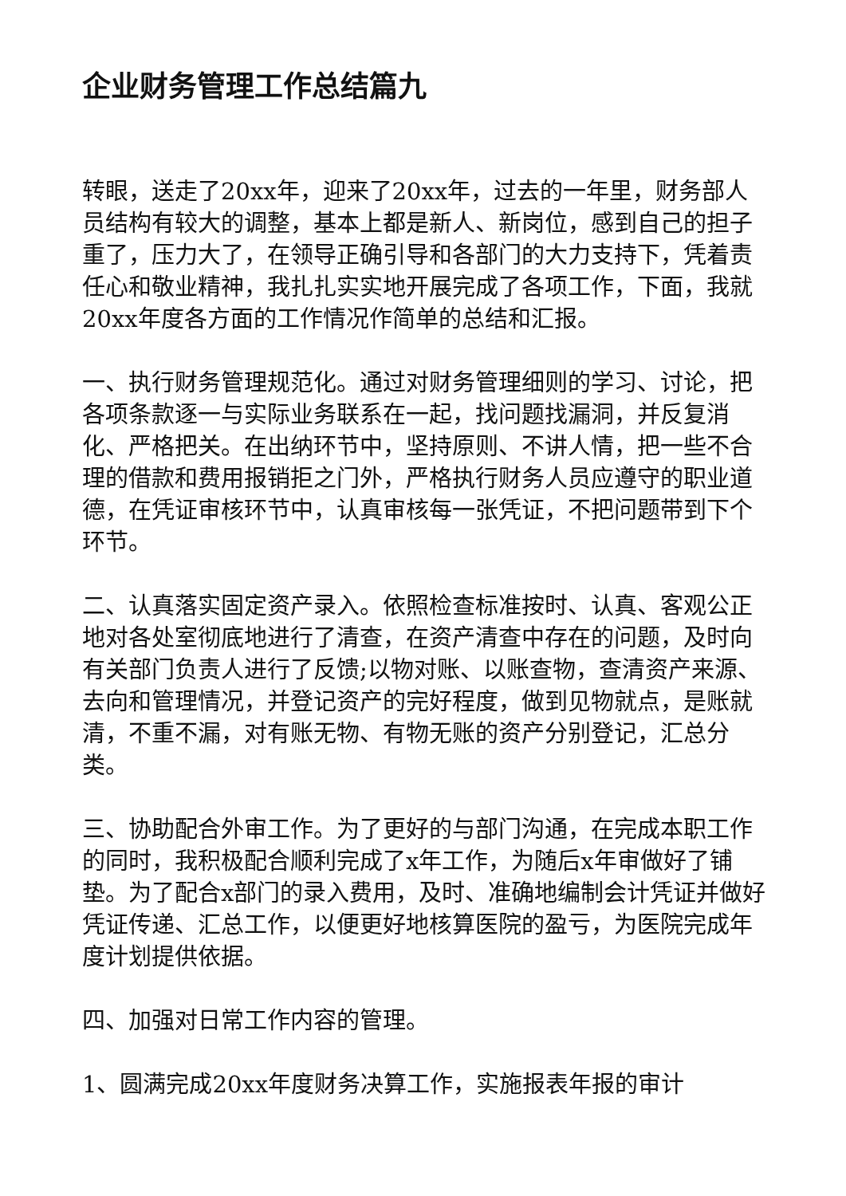企业财务管理工作总结篇九
转眼，送走了20xx年，迎来了20xx年，过去的一年里，财务部人员结构有较大的调整，基本上都是新人、新岗位，感到自己的担子重了，压力大了，在领导正确引导和各部门的大力支持下，凭着责任心和敬业精神，我扎扎实实地开展完成了各项工作，下面，我就20xx年度各方面的工作情况作简单的总结和汇报。
一、执行财务管理规范化。通过对财务管理细则的学习、讨论，把各项条款逐一与实际业务联系在一起，找问题找漏洞，并反复消化、严格把关。在出纳环节中，坚持原则、不讲人情，把一些不合理的借款和费用报销拒之门外，严格执行财务人员应遵守的职业道德，在凭证审核环节中，认真审核每一张凭证，不把问题带到下个环节。
二、认真落实固定资产录入。依照检查标准按时、认真、客观公正地对各处室彻底地进行了清查，在资产清查中存在的问题，及时向有关部门负责人进行了反馈;以物对账、以账查物，查清资产来源、去向和管理情况，并登记资产的完好程度，做到见物就点，是账就清，不重不漏，对有账无物、有物无账的资产分别登记，汇总分类。
三、协助配合外审工作。为了更好的与部门沟通，在完成本职工作的同时，我积极配合顺利完成了x年工作，为随后x年审做好了铺垫。为了配合x部门的录入费用，及时、准确地编制会计凭证并做好凭证传递、汇总工作，以便更好地核算医院的盈亏，为医院完成年度计划提供依据。
四、加强对日常工作内容的管理。
1、圆满完成20xx年度财务决算工作，实施报表年报的审计